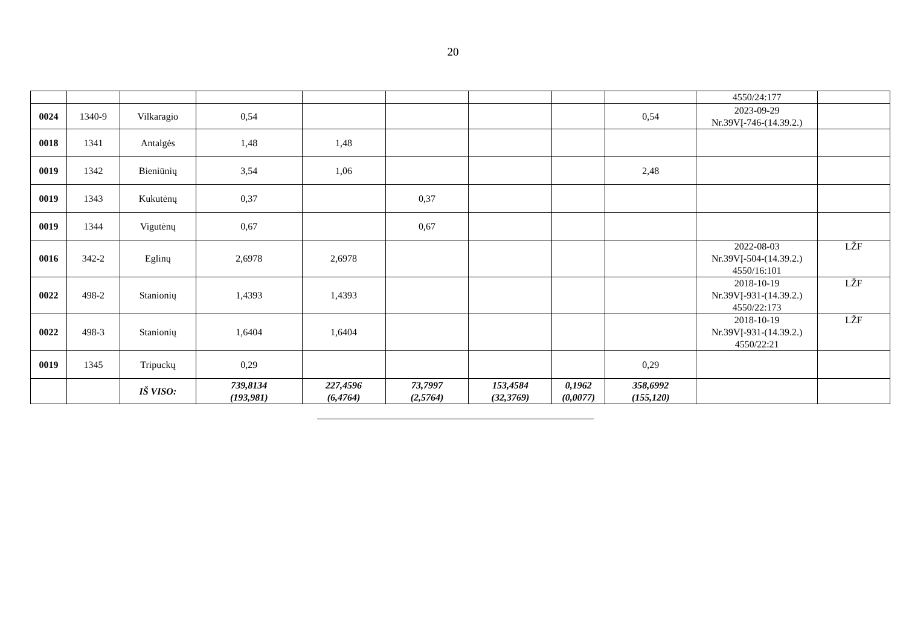20
| | | | | | | | | | 4550/24:177 | |
| 0024 | 1340-9 | Vilkaragio | 0,54 | | | | | 0,54 | 2023-09-29 Nr.39VĮ-746-(14.39.2.) | |
| 0018 | 1341 | Antalgės | 1,48 | 1,48 | | | | | | |
| 0019 | 1342 | Bieniūnių | 3,54 | 1,06 | | | | 2,48 | | |
| 0019 | 1343 | Kukutėnų | 0,37 | | 0,37 | | | | | |
| 0019 | 1344 | Vigutėnų | 0,67 | | 0,67 | | | | | |
| 0016 | 342-2 | Eglinų | 2,6978 | 2,6978 | | | | | 2022-08-03 Nr.39VĮ-504-(14.39.2.) 4550/16:101 | LŽF |
| 0022 | 498-2 | Stanionių | 1,4393 | 1,4393 | | | | | 2018-10-19 Nr.39VĮ-931-(14.39.2.) 4550/22:173 | LŽF |
| 0022 | 498-3 | Stanionių | 1,6404 | 1,6404 | | | | | 2018-10-19 Nr.39VĮ-931-(14.39.2.) 4550/22:21 | LŽF |
| 0019 | 1345 | Tripuckų | 0,29 | | | | | 0,29 | | |
| | | IŠ VISO: | 739,8134 (193,981) | 227,4596 (6,4764) | 73,7997 (2,5764) | 153,4584 (32,3769) | 0,1962 (0,0077) | 358,6992 (155,120) | | |